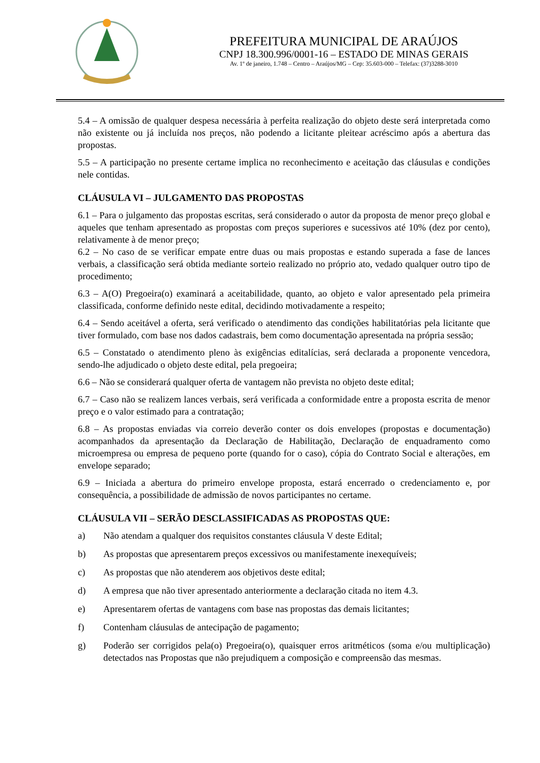PREFEITURA MUNICIPAL DE ARAÚJOS
CNPJ 18.300.996/0001-16 – ESTADO DE MINAS GERAIS
Av. 1º de janeiro, 1.748 – Centro – Araújos/MG – Cep: 35.603-000 – Telefax: (37)3288-3010
5.4 – A omissão de qualquer despesa necessária à perfeita realização do objeto deste será interpretada como não existente ou já incluída nos preços, não podendo a licitante pleitear acréscimo após a abertura das propostas.
5.5 – A participação no presente certame implica no reconhecimento e aceitação das cláusulas e condições nele contidas.
CLÁUSULA VI – JULGAMENTO DAS PROPOSTAS
6.1 – Para o julgamento das propostas escritas, será considerado o autor da proposta de menor preço global e aqueles que tenham apresentado as propostas com preços superiores e sucessivos até 10% (dez por cento), relativamente à de menor preço;
6.2 – No caso de se verificar empate entre duas ou mais propostas e estando superada a fase de lances verbais, a classificação será obtida mediante sorteio realizado no próprio ato, vedado qualquer outro tipo de procedimento;
6.3 – A(O) Pregoeira(o) examinará a aceitabilidade, quanto, ao objeto e valor apresentado pela primeira classificada, conforme definido neste edital, decidindo motivadamente a respeito;
6.4 – Sendo aceitável a oferta, será verificado o atendimento das condições habilitatórias pela licitante que tiver formulado, com base nos dados cadastrais, bem como documentação apresentada na própria sessão;
6.5 – Constatado o atendimento pleno às exigências editalícias, será declarada a proponente vencedora, sendo-lhe adjudicado o objeto deste edital, pela pregoeira;
6.6 – Não se considerará qualquer oferta de vantagem não prevista no objeto deste edital;
6.7 – Caso não se realizem lances verbais, será verificada a conformidade entre a proposta escrita de menor preço e o valor estimado para a contratação;
6.8 – As propostas enviadas via correio deverão conter os dois envelopes (propostas e documentação) acompanhados da apresentação da Declaração de Habilitação, Declaração de enquadramento como microempresa ou empresa de pequeno porte (quando for o caso), cópia do Contrato Social e alterações, em envelope separado;
6.9 – Iniciada a abertura do primeiro envelope proposta, estará encerrado o credenciamento e, por consequência, a possibilidade de admissão de novos participantes no certame.
CLÁUSULA VII – SERÃO DESCLASSIFICADAS AS PROPOSTAS QUE:
a) Não atendam a qualquer dos requisitos constantes cláusula V deste Edital;
b) As propostas que apresentarem preços excessivos ou manifestamente inexequíveis;
c) As propostas que não atenderem aos objetivos deste edital;
d) A empresa que não tiver apresentado anteriormente a declaração citada no item 4.3.
e) Apresentarem ofertas de vantagens com base nas propostas das demais licitantes;
f) Contenham cláusulas de antecipação de pagamento;
g) Poderão ser corrigidos pela(o) Pregoeira(o), quaisquer erros aritméticos (soma e/ou multiplicação) detectados nas Propostas que não prejudiquem a composição e compreensão das mesmas.